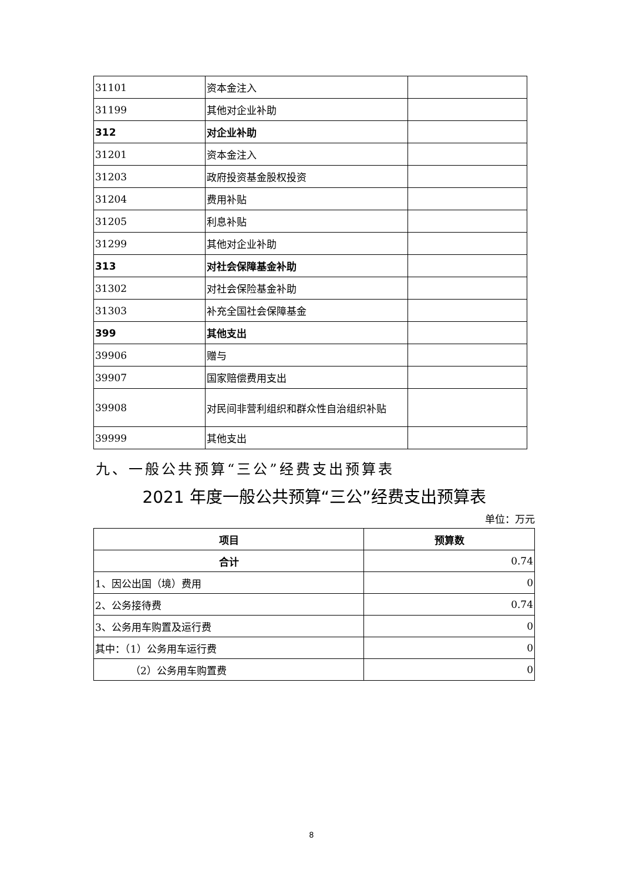| 31101 | 资本金注入 | |
| 31199 | 其他对企业补助 | |
| 312 | 对企业补助 | |
| 31201 | 资本金注入 | |
| 31203 | 政府投资基金股权投资 | |
| 31204 | 费用补贴 | |
| 31205 | 利息补贴 | |
| 31299 | 其他对企业补助 | |
| 313 | 对社会保障基金补助 | |
| 31302 | 对社会保险基金补助 | |
| 31303 | 补充全国社会保障基金 | |
| 399 | 其他支出 | |
| 39906 | 赠与 | |
| 39907 | 国家赔偿费用支出 | |
| 39908 | 对民间非营利组织和群众性自治组织补贴 | |
| 39999 | 其他支出 | |
九、一般公共预算“三公”经费支出预算表
2021 年度一般公共预算“三公”经费支出预算表
单位：万元
| 项目 | 预算数 |
| --- | --- |
| 合计 | 0.74 |
| 1、因公出国（境）费用 | 0 |
| 2、公务接待费 | 0.74 |
| 3、公务用车购置及运行费 | 0 |
| 其中：（1）公务用车运行费 | 0 |
| （2）公务用车购置费 | 0 |
8